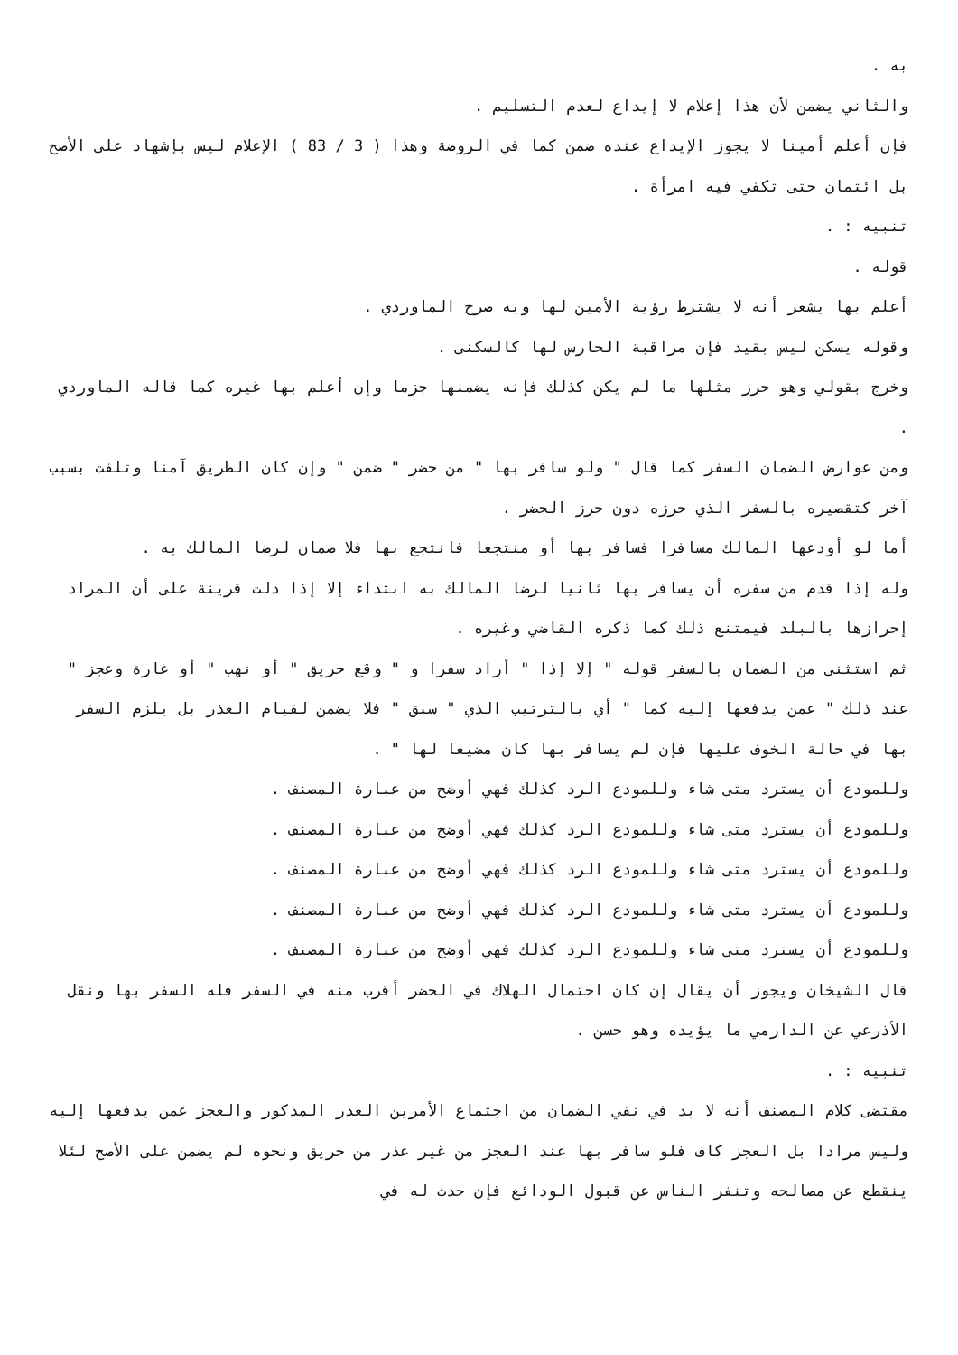به .
والثاني يضمن لأن هذا إعلام لا إيداع لعدم التسليم .
فإن أعلم أمينا لا يجوز الإيداع عنده ضمن كما في الروضة وهذا ( 3 / 83 ) الإعلام ليس بإشهاد على الأصح بل ائتمان حتى تكفي فيه امرأة .
تنبيه : .
قوله .
أعلم بها يشعر أنه لا يشترط رؤية الأمين لها وبه صرح الماوردي .
وقوله يسكن ليس بقيد فإن مراقبة الحارس لها كالسكنى .
وخرج بقولي وهو حرز مثلها ما لم يكن كذلك فإنه يضمنها جزما وإن أعلم بها غيره كما قاله الماوردي .
ومن عوارض الضمان السفر كما قال " ولو سافر بها " من حضر " ضمن " وإن كان الطريق آمنا وتلفت بسبب آخر كتقصيره بالسفر الذي حرزه دون حرز الحضر .
أما لو أودعها المالك مسافرا فسافر بها أو منتجعا فانتجع بها فلا ضمان لرضا المالك به .
وله إذا قدم من سفره أن يسافر بها ثانيا لرضا المالك به ابتداء إلا إذا دلت قرينة على أن المراد إحرازها بالبلد فيمتنع ذلك كما ذكره القاضي وغيره .
ثم استثنى من الضمان بالسفر قوله " إلا إذا " أراد سفرا و " وقع حريق " أو نهب " أو غارة وعجز " عند ذلك " عمن يدفعها إليه كما " أي بالترتيب الذي " سبق " فلا يضمن لقيام العذر بل يلزم السفر بها في حالة الخوف عليها فإن لم يسافر بها كان مضيعا لها " .
وللمودع أن يسترد متى شاء وللمودع الرد كذلك فهي أوضح من عبارة المصنف .
وللمودع أن يسترد متى شاء وللمودع الرد كذلك فهي أوضح من عبارة المصنف .
وللمودع أن يسترد متى شاء وللمودع الرد كذلك فهي أوضح من عبارة المصنف .
وللمودع أن يسترد متى شاء وللمودع الرد كذلك فهي أوضح من عبارة المصنف .
وللمودع أن يسترد متى شاء وللمودع الرد كذلك فهي أوضح من عبارة المصنف .
قال الشيخان ويجوز أن يقال إن كان احتمال الهلاك في الحضر أقرب منه في السفر فله السفر بها ونقل الأذرعي عن الدارمي ما يؤيده وهو حسن .
تنبيه : .
مقتضى كلام المصنف أنه لا بد في نفي الضمان من اجتماع الأمرين العذر المذكور والعجز عمن يدفعها إليه وليس مرادا بل العجز كاف فلو سافر بها عند العجز من غير عذر من حريق ونحوه لم يضمن على الأصح لئلا ينقطع عن مصالحه وتنفر الناس عن قبول الودائع فإن حدث له في